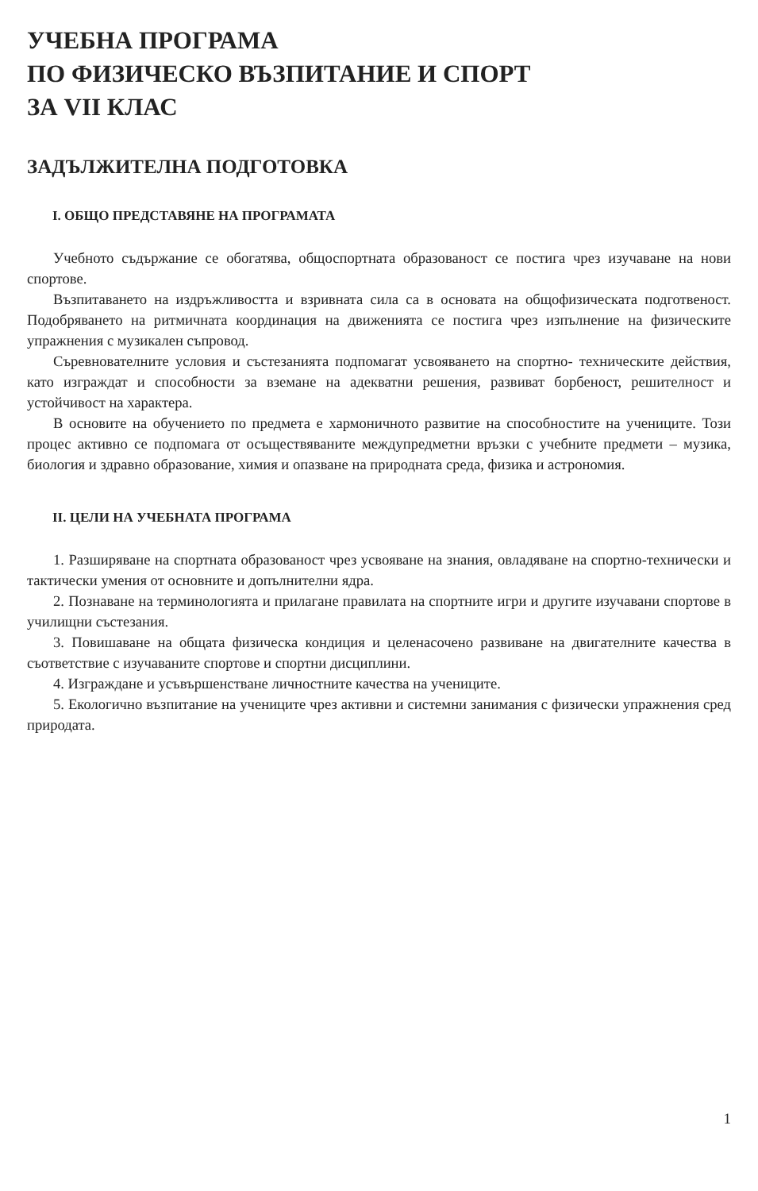УЧЕБНА ПРОГРАМА
ПО ФИЗИЧЕСКО ВЪЗПИТАНИЕ И СПОРТ
ЗА VII КЛАС
ЗАДЪЛЖИТЕЛНА ПОДГОТОВКА
I. ОБЩО ПРЕДСТАВЯНЕ НА ПРОГРАМАТА
Учебното съдържание се обогатява, общоспортната образованост се постига чрез изучаване на нови спортове.
Възпитаването на издръжливостта и взривната сила са в основата на общофизическата подготвеност. Подобряването на ритмичната координация на движенията се постига чрез изпълнение на физическите упражнения с музикален съпровод.
Съревнователните условия и състезанията подпомагат усвояването на спортно- техническите действия, като изграждат и способности за вземане на адекватни решения, развиват борбеност, решителност и устойчивост на характера.
В основите на обучението по предмета е хармоничното развитие на способностите на учениците. Този процес активно се подпомага от осъществяваните междупредметни връзки с учебните предмети – музика, биология и здравно образование, химия и опазване на природната среда, физика и астрономия.
II. ЦЕЛИ НА УЧЕБНАТА ПРОГРАМА
1. Разширяване на спортната образованост чрез усвояване на знания, овладяване на спортно-технически и тактически умения от основните и допълнителни ядра.
2. Познаване на терминологията и прилагане правилата на спортните игри и другите изучавани спортове в училищни състезания.
3. Повишаване на общата физическа кондиция и целенасочено развиване на двигателните качества в съответствие с изучаваните спортове и спортни дисциплини.
4. Изграждане и усъвършенстване личностните качества на учениците.
5. Екологично възпитание на учениците чрез активни и системни занимания с физически упражнения сред природата.
1